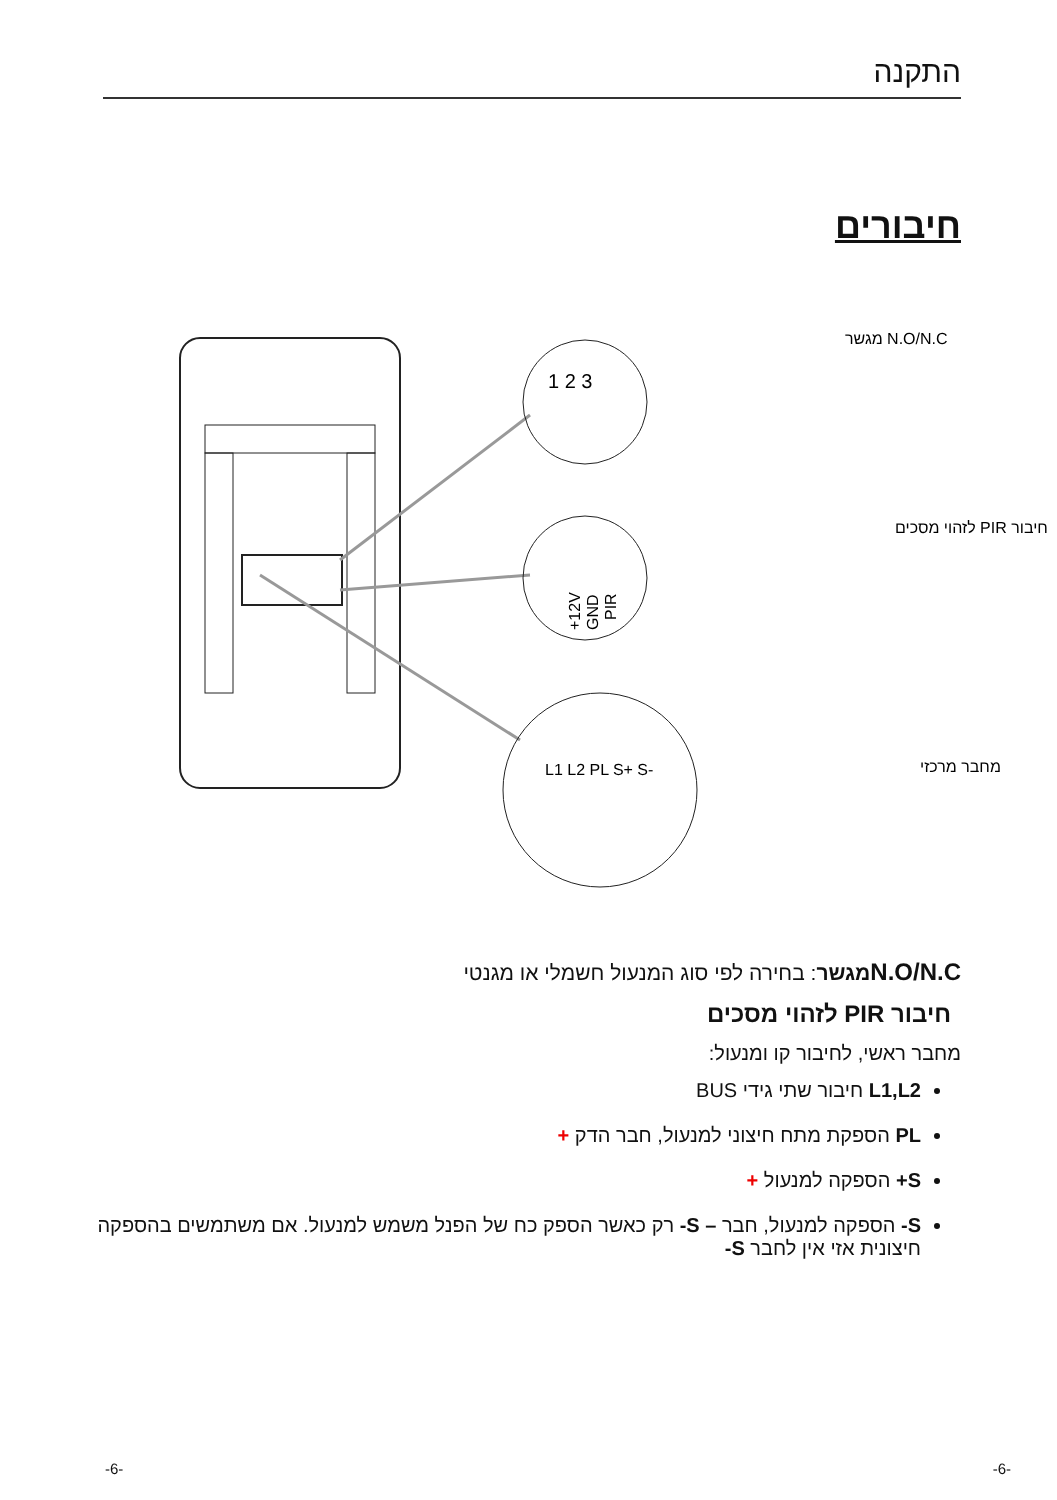התקנה
חיבורים
1 2 3
+12V
GND
PIR
L1 L2 PL S+ S-
N.O/N.C מגשר
חיבור PIR לזהוי מסכים
מחבר מרכזי
N.O/N.C מגשר: בחירה לפי סוג המנעול חשמלי או מגנטי
חיבור PIR לזהוי מסכים
מחבר ראשי, לחיבור קו ומנעול:
L1,L2 חיבור שתי גידי BUS
PL הספקת מתח חיצוני למנעול, חבר הדק +
S+ הספקה למנעול +
S- הספקה למנעול, חבר – S- רק כאשר הספק כח של הפנל משמש למנעול. אם משתמשים בהספקה חיצונית אזי אין לחבר S-
-6- -6-